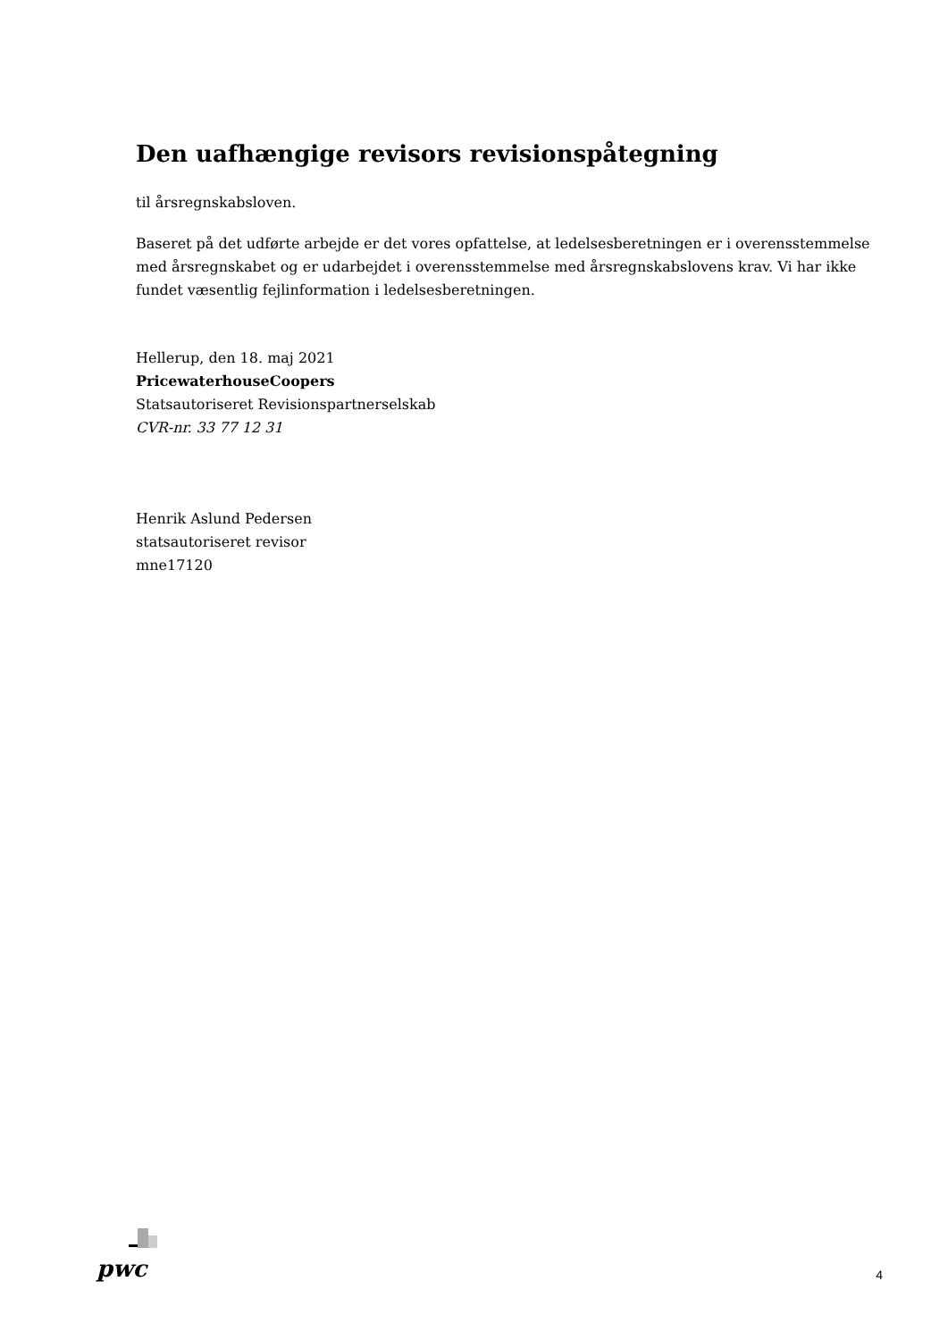Den uafhængige revisors revisionspåtegning
til årsregnskabsloven.
Baseret på det udførte arbejde er det vores opfattelse, at ledelsesberetningen er i overensstemmelse med årsregnskabet og er udarbejdet i overensstemmelse med årsregnskabslovens krav. Vi har ikke fundet væsentlig fejlinformation i ledelsesberetningen.
Hellerup, den 18. maj 2021
PricewaterhouseCoopers
Statsautoriseret Revisionspartnerselskab
CVR-nr. 33 77 12 31
Henrik Aslund Pedersen
statsautoriseret revisor
mne17120
pwc
4